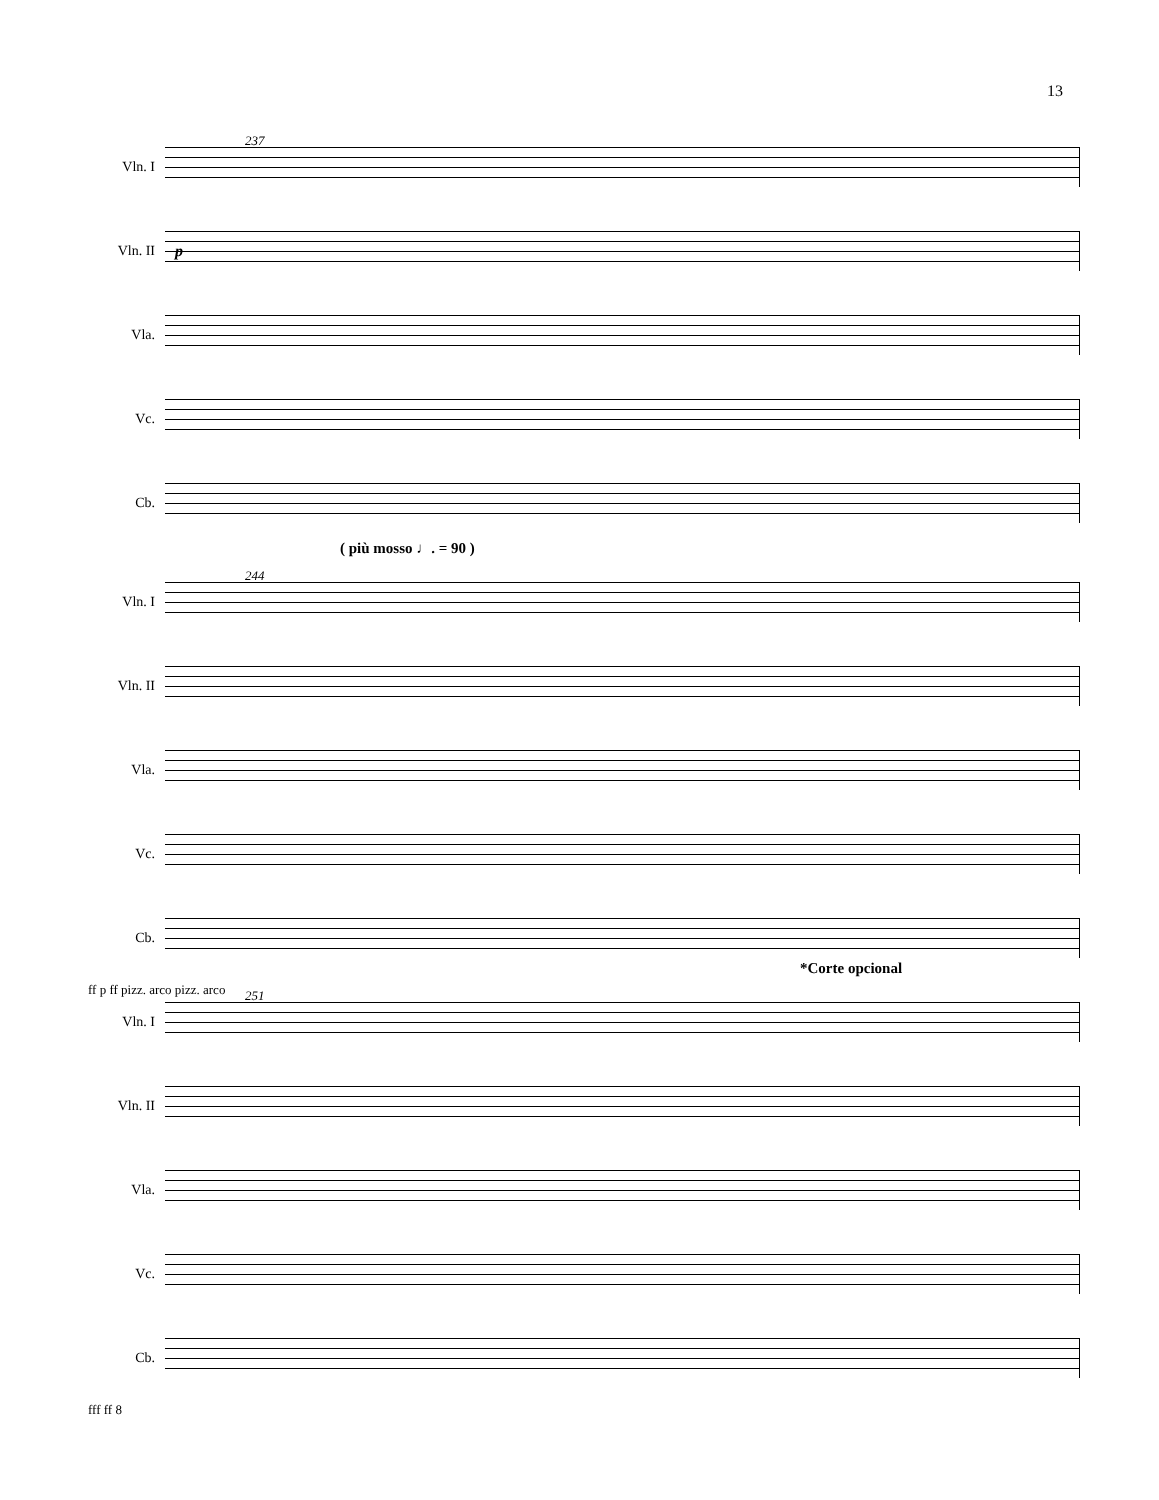13
Vln. I
237
p
Vln. II
Vla.
Vc.
Cb.
( più mosso ♩. = 90 )
Vln. I
244
Vln. II
Vla.
Vc.
Cb.
ff p ff pizz. arco pizz. arco
*Corte opcional
Vln. I
251
Vln. II
Vla.
Vc.
Cb.
fff ff 8